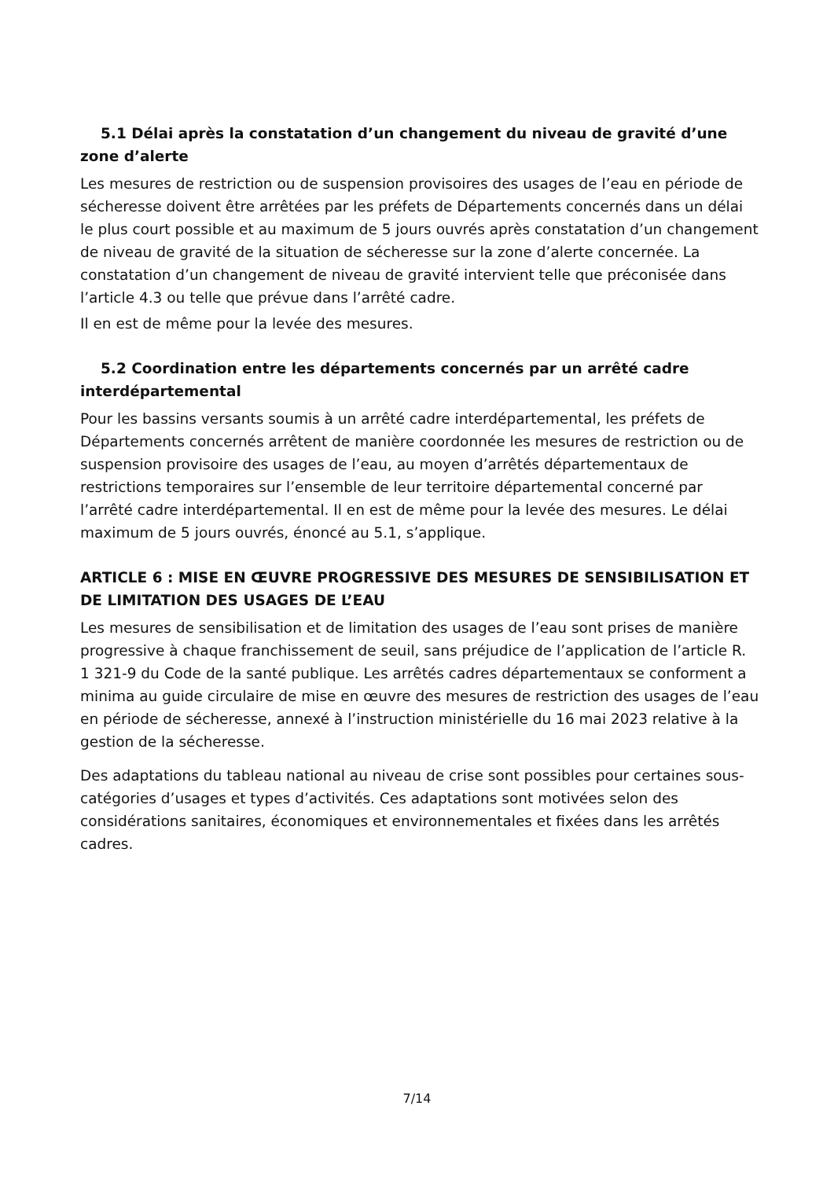5.1 Délai après la constatation d’un changement du niveau de gravité d’une zone d’alerte
Les mesures de restriction ou de suspension provisoires des usages de l’eau en période de sécheresse doivent être arrêtées par les préfets de Départements concernés dans un délai le plus court possible et au maximum de 5 jours ouvrés après constatation d’un changement de niveau de gravité de la situation de sécheresse sur la zone d’alerte concernée. La constatation d’un changement de niveau de gravité intervient telle que préconisée dans l’article 4.3 ou telle que prévue dans l’arrêté cadre.
Il en est de même pour la levée des mesures.
5.2 Coordination entre les départements concernés par un arrêté cadre interdépartemental
Pour les bassins versants soumis à un arrêté cadre interdépartemental, les préfets de Départements concernés arrêtent de manière coordonnée les mesures de restriction ou de suspension provisoire des usages de l’eau, au moyen d’arrêtés départementaux de restrictions temporaires sur l’ensemble de leur territoire départemental concerné par l’arrêté cadre interdépartemental. Il en est de même pour la levée des mesures. Le délai maximum de 5 jours ouvrés, énoncé au 5.1, s’applique.
ARTICLE 6 : MISE EN ŒUVRE PROGRESSIVE DES MESURES DE SENSIBILISATION ET DE LIMITATION DES USAGES DE L’EAU
Les mesures de sensibilisation et de limitation des usages de l’eau sont prises de manière progressive à chaque franchissement de seuil, sans préjudice de l’application de l’article R. 1 321-9 du Code de la santé publique. Les arrêtés cadres départementaux se conforment a minima au guide circulaire de mise en œuvre des mesures de restriction des usages de l’eau en période de sécheresse, annexé à l’instruction ministérielle du 16 mai 2023 relative à la gestion de la sécheresse.
Des adaptations du tableau national au niveau de crise sont possibles pour certaines sous-catégories d’usages et types d’activités. Ces adaptations sont motivées selon des considérations sanitaires, économiques et environnementales et fixées dans les arrêtés cadres.
7/14